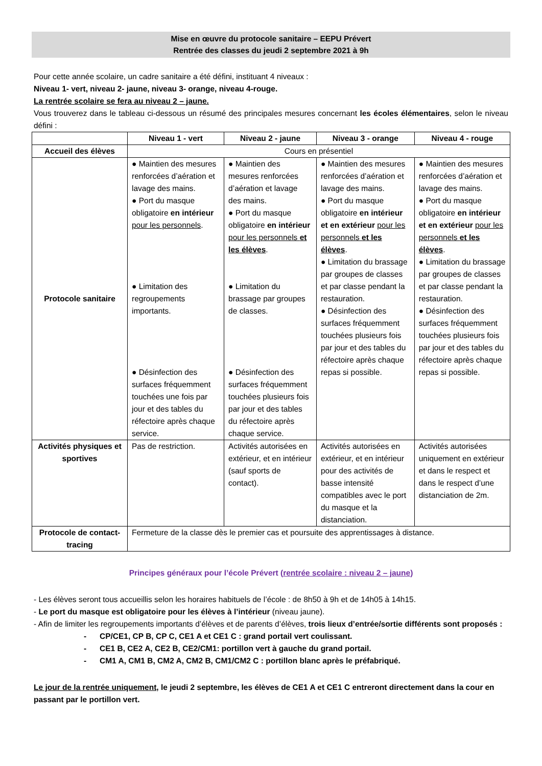Mise en œuvre du protocole sanitaire – EEPU Prévert
Rentrée des classes du jeudi 2 septembre 2021 à 9h
Pour cette année scolaire, un cadre sanitaire a été défini, instituant 4 niveaux :
Niveau 1- vert, niveau 2- jaune, niveau 3- orange, niveau 4-rouge.
La rentrée scolaire se fera au niveau 2 – jaune.
Vous trouverez dans le tableau ci-dessous un résumé des principales mesures concernant les écoles élémentaires, selon le niveau défini :
| | Niveau 1 - vert | Niveau 2 - jaune | Niveau 3 - orange | Niveau 4 - rouge |
| Accueil des élèves | Cours en présentiel | | | |
| Protocole sanitaire | ● Maintien des mesures renforcées d’aération et lavage des mains. ● Port du masque obligatoire en intérieur pour les personnels . ● Limitation des regroupements importants. ● Désinfection des surfaces fréquemment touchées une fois par jour et des tables du réfectoire après chaque service. | ● Maintien des mesures renforcées d’aération et lavage des mains. ● Port du masque obligatoire en intérieur pour les personnels et les élèves . ● Limitation du brassage par groupes de classes. ● Désinfection des surfaces fréquemment touchées plusieurs fois par jour et des tables du réfectoire après chaque service. | ● Maintien des mesures renforcées d’aération et lavage des mains. ● Port du masque obligatoire en intérieur et en extérieur pour les personnels et les élèves . ● Limitation du brassage par groupes de classes et par classe pendant la restauration. ● Désinfection des surfaces fréquemment touchées plusieurs fois par jour et des tables du réfectoire après chaque repas si possible. | ● Maintien des mesures renforcées d’aération et lavage des mains. ● Port du masque obligatoire en intérieur et en extérieur pour les personnels et les élèves . ● Limitation du brassage par groupes de classes et par classe pendant la restauration. ● Désinfection des surfaces fréquemment touchées plusieurs fois par jour et des tables du réfectoire après chaque repas si possible. |
| Activités physiques et sportives | Pas de restriction. | Activités autorisées en extérieur, et en intérieur (sauf sports de contact). | Activités autorisées en extérieur, et en intérieur pour des activités de basse intensité compatibles avec le port du masque et la distanciation. | Activités autorisées uniquement en extérieur et dans le respect et dans le respect d’une distanciation de 2m. |
| Protocole de contact-tracing | Fermeture de la classe dès le premier cas et poursuite des apprentissages à distance. | | | |
Principes généraux pour l’école Prévert (rentrée scolaire : niveau 2 – jaune)
- Les élèves seront tous accueillis selon les horaires habituels de l’école : de 8h50 à 9h et de 14h05 à 14h15.
- Le port du masque est obligatoire pour les élèves à l’intérieur (niveau jaune).
- Afin de limiter les regroupements importants d’élèves et de parents d’élèves, trois lieux d’entrée/sortie différents sont proposés :
- CP/CE1, CP B, CP C, CE1 A et CE1 C : grand portail vert coulissant.
- CE1 B, CE2 A, CE2 B, CE2/CM1: portillon vert à gauche du grand portail.
- CM1 A, CM1 B, CM2 A, CM2 B, CM1/CM2 C : portillon blanc après le préfabriqué.
Le jour de la rentrée uniquement, le jeudi 2 septembre, les élèves de CE1 A et CE1 C entreront directement dans la cour en passant par le portillon vert.